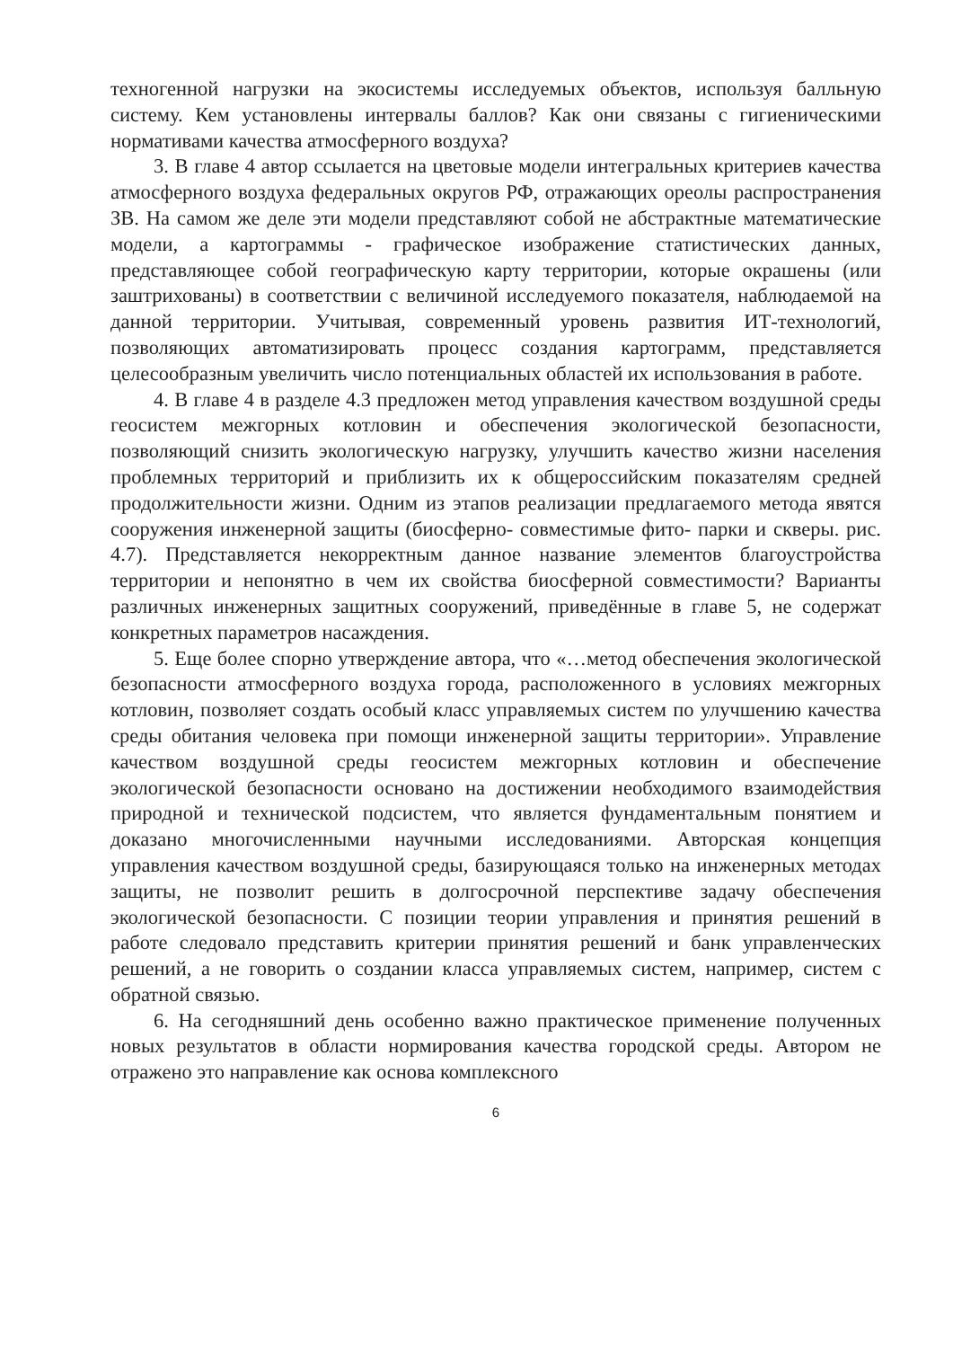техногенной нагрузки на экосистемы исследуемых объектов, используя балльную систему. Кем установлены интервалы баллов? Как они связаны с гигиеническими нормативами качества атмосферного воздуха?
3. В главе 4 автор ссылается на цветовые модели интегральных критериев качества атмосферного воздуха федеральных округов РФ, отражающих ореолы распространения ЗВ. На самом же деле эти модели представляют собой не абстрактные математические модели, а картограммы - графическое изображение статистических данных, представляющее собой географическую карту территории, которые окрашены (или заштрихованы) в соответствии с величиной исследуемого показателя, наблюдаемой на данной территории. Учитывая, современный уровень развития ИТ-технологий, позволяющих автоматизировать процесс создания картограмм, представляется целесообразным увеличить число потенциальных областей их использования в работе.
4. В главе 4 в разделе 4.3 предложен метод управления качеством воздушной среды геосистем межгорных котловин и обеспечения экологической безопасности, позволяющий снизить экологическую нагрузку, улучшить качество жизни населения проблемных территорий и приблизить их к общероссийским показателям средней продолжительности жизни. Одним из этапов реализации предлагаемого метода явятся сооружения инженерной защиты (биосферно- совместимые фито- парки и скверы. рис. 4.7). Представляется некорректным данное название элементов благоустройства территории и непонятно в чем их свойства биосферной совместимости? Варианты различных инженерных защитных сооружений, приведённые в главе 5, не содержат конкретных параметров насаждения.
5. Еще более спорно утверждение автора, что «…метод обеспечения экологической безопасности атмосферного воздуха города, расположенного в условиях межгорных котловин, позволяет создать особый класс управляемых систем по улучшению качества среды обитания человека при помощи инженерной защиты территории». Управление качеством воздушной среды геосистем межгорных котловин и обеспечение экологической безопасности основано на достижении необходимого взаимодействия природной и технической подсистем, что является фундаментальным понятием и доказано многочисленными научными исследованиями. Авторская концепция управления качеством воздушной среды, базирующаяся только на инженерных методах защиты, не позволит решить в долгосрочной перспективе задачу обеспечения экологической безопасности. С позиции теории управления и принятия решений в работе следовало представить критерии принятия решений и банк управленческих решений, а не говорить о создании класса управляемых систем, например, систем с обратной связью.
6. На сегодняшний день особенно важно практическое применение полученных новых результатов в области нормирования качества городской среды. Автором не отражено это направление как основа комплексного
6